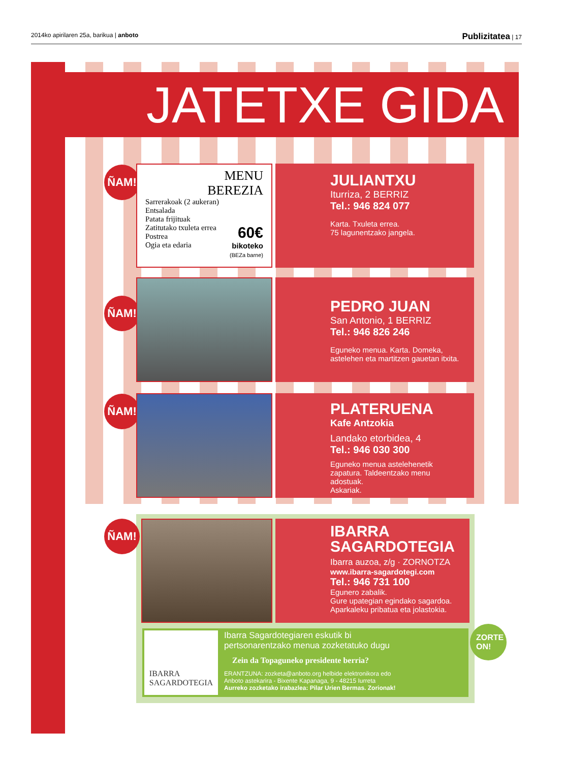2014ko apirilaren 25a, barikua | anboto Publizitatea | 17
JATETXE GIDA
ÑAM!
MENU
BEREZIA
Sarrerakoak (2 aukeran)
Entsalada
Patata frijituak
Zatitutako txuleta errea
Postrea
Ogia eta edaria
60€
bikoteko
(BEZa barne)
JULIANTXU
Iturriza, 2 BERRIZ
Tel.: 946 824 077
Karta. Txuleta errea.
75 lagunentzako jangela.
ÑAM!
PEDRO JUAN
San Antonio, 1 BERRIZ
Tel.: 946 826 246
Eguneko menua. Karta. Domeka,
astelehen eta martitzen gauetan itxita.
ÑAM!
PLATERUENA
Kafe Antzokia
Landako etorbidea, 4
Tel.: 946 030 300
Eguneko menua astelehenetik
zapatura. Taldeentzako menu adostuak.
Askariak.
ÑAM!
IBARRA
SAGARDOTEGIA
Ibarra auzoa, z/g · ZORNOTZA
www.ibarra-sagardotegi.com
Tel.: 946 731 100
Egunero zabalik.
Gure upategian egindako sagardoa.
Aparkaleku pribatua eta jolastokia.
IBARRA
SAGARDOTEGIA
Ibarra Sagardotegiaren eskutik bi
pertsonarentzako menua zozketatuko dugu
Zein da Topaguneko presidente berria?
ERANTZUNA: zozketa@anboto.org helbide elektronikora edo
Anboto astekarira - Bixente Kapanaga, 9 - 48215 Iurreta
Aurreko zozketako irabazlea: Pilar Urien Bermas. Zorionak!
ZORTE
ON!